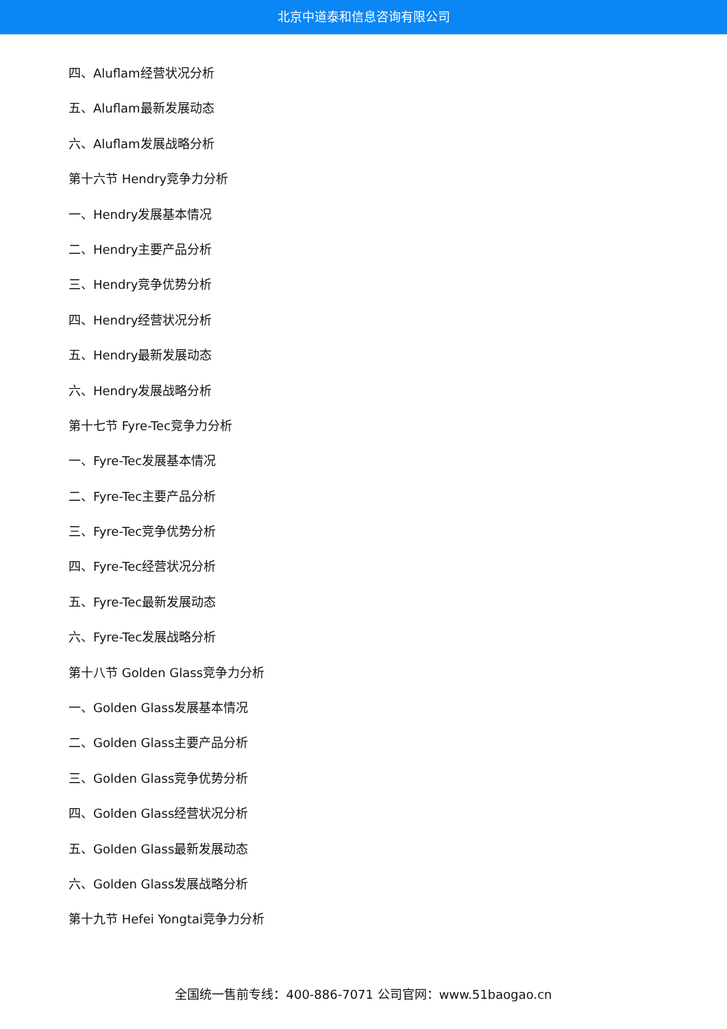北京中道泰和信息咨询有限公司
四、Aluflam经营状况分析
五、Aluflam最新发展动态
六、Aluflam发展战略分析
第十六节 Hendry竞争力分析
一、Hendry发展基本情况
二、Hendry主要产品分析
三、Hendry竞争优势分析
四、Hendry经营状况分析
五、Hendry最新发展动态
六、Hendry发展战略分析
第十七节 Fyre-Tec竞争力分析
一、Fyre-Tec发展基本情况
二、Fyre-Tec主要产品分析
三、Fyre-Tec竞争优势分析
四、Fyre-Tec经营状况分析
五、Fyre-Tec最新发展动态
六、Fyre-Tec发展战略分析
第十八节 Golden Glass竞争力分析
一、Golden Glass发展基本情况
二、Golden Glass主要产品分析
三、Golden Glass竞争优势分析
四、Golden Glass经营状况分析
五、Golden Glass最新发展动态
六、Golden Glass发展战略分析
第十九节 Hefei Yongtai竞争力分析
全国统一售前专线：400-886-7071 公司官网：www.51baogao.cn